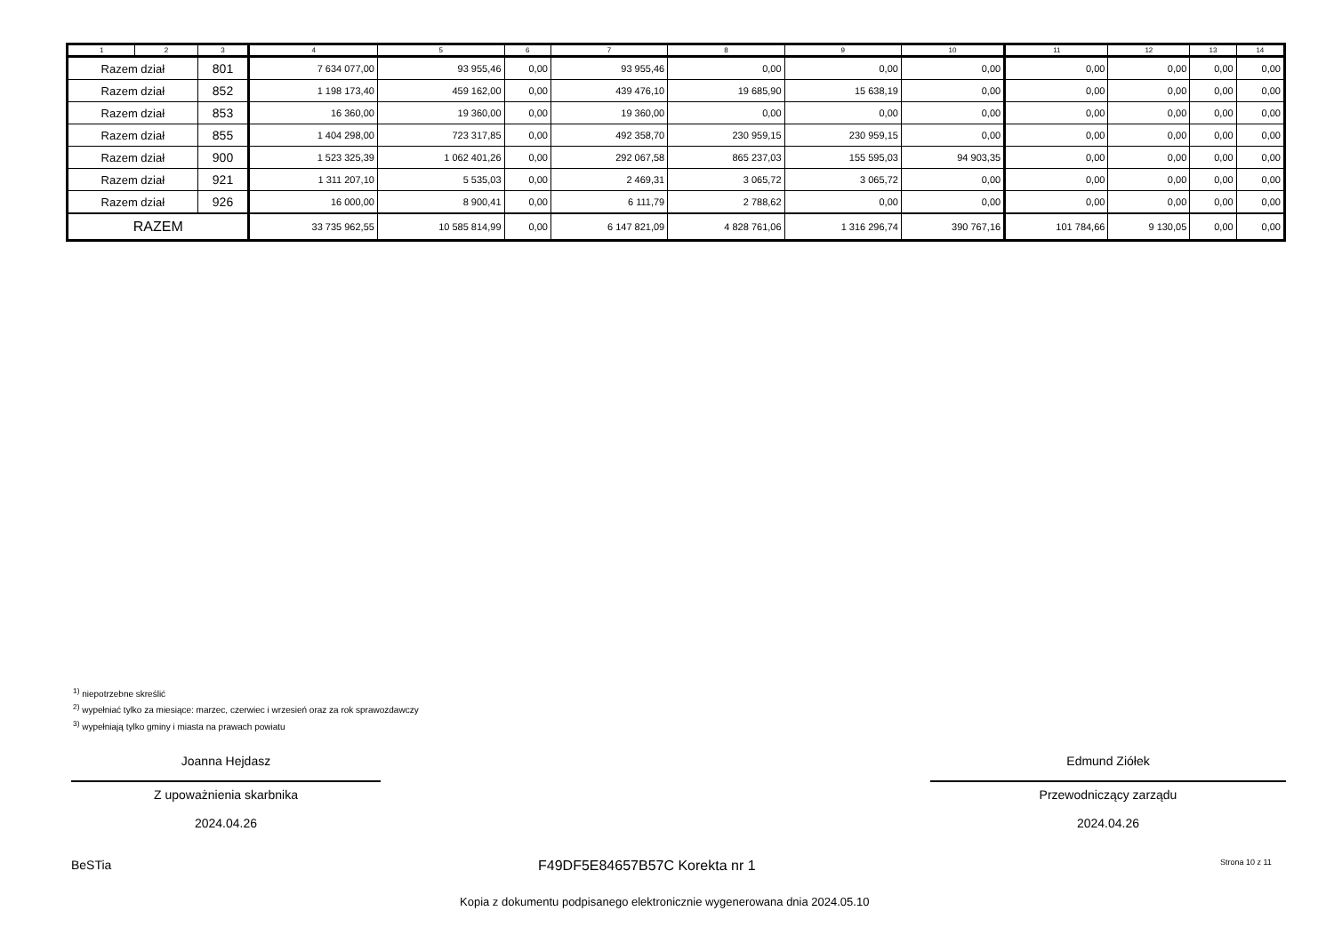| 1 | 2 | 3 | 4 | 5 | 6 | 7 | 8 | 9 | 10 | 11 | 12 | 13 | 14 |
| --- | --- | --- | --- | --- | --- | --- | --- | --- | --- | --- | --- | --- | --- |
| Razem dział | | 801 | 7 634 077,00 | 93 955,46 | 0,00 | 93 955,46 | 0,00 | 0,00 | 0,00 | 0,00 | 0,00 | 0,00 | 0,00 |
| Razem dział | | 852 | 1 198 173,40 | 459 162,00 | 0,00 | 439 476,10 | 19 685,90 | 15 638,19 | 0,00 | 0,00 | 0,00 | 0,00 | 0,00 |
| Razem dział | | 853 | 16 360,00 | 19 360,00 | 0,00 | 19 360,00 | 0,00 | 0,00 | 0,00 | 0,00 | 0,00 | 0,00 | 0,00 |
| Razem dział | | 855 | 1 404 298,00 | 723 317,85 | 0,00 | 492 358,70 | 230 959,15 | 230 959,15 | 0,00 | 0,00 | 0,00 | 0,00 | 0,00 |
| Razem dział | | 900 | 1 523 325,39 | 1 062 401,26 | 0,00 | 292 067,58 | 865 237,03 | 155 595,03 | 94 903,35 | 0,00 | 0,00 | 0,00 | 0,00 |
| Razem dział | | 921 | 1 311 207,10 | 5 535,03 | 0,00 | 2 469,31 | 3 065,72 | 3 065,72 | 0,00 | 0,00 | 0,00 | 0,00 | 0,00 |
| Razem dział | | 926 | 16 000,00 | 8 900,41 | 0,00 | 6 111,79 | 2 788,62 | 0,00 | 0,00 | 0,00 | 0,00 | 0,00 | 0,00 |
| RAZEM | | | 33 735 962,55 | 10 585 814,99 | 0,00 | 6 147 821,09 | 4 828 761,06 | 1 316 296,74 | 390 767,16 | 101 784,66 | 9 130,05 | 0,00 | 0,00 |
<sup>1)</sup> niepotrzebne skreślić
<sup>2)</sup> wypełniać tylko za miesiące: marzec, czerwiec i wrzesień oraz za rok sprawozdawczy
<sup>3)</sup> wypełniają tylko gminy i miasta na prawach powiatu
Joanna Hejdasz
Z upoważnienia skarbnika
2024.04.26
Edmund Ziółek
Przewodniczący zarządu
2024.04.26
BeSTia F49DF5E84657B57C Korekta nr 1 Strona 10 z 11
Kopia z dokumentu podpisanego elektronicznie wygenerowana dnia 2024.05.10